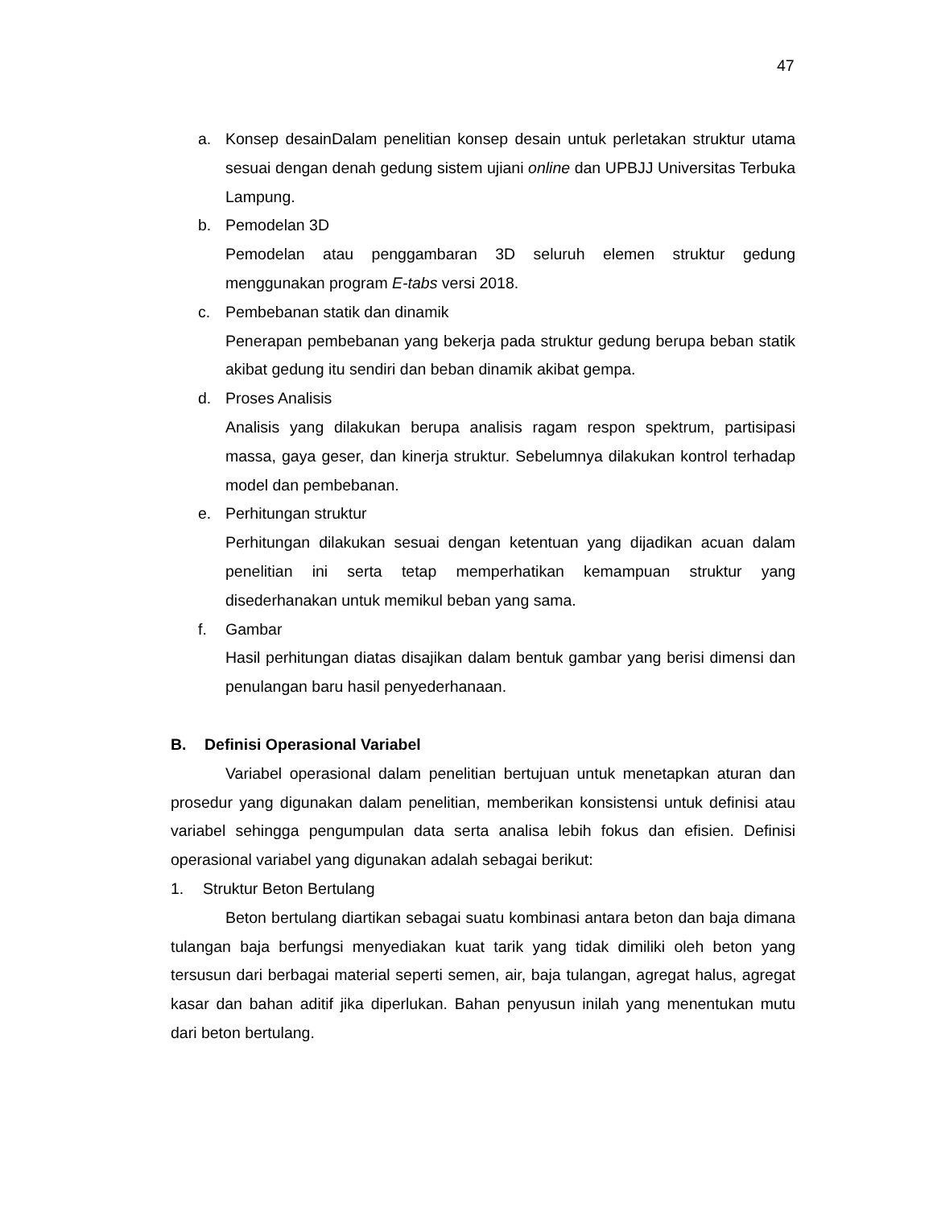47
a. Konsep desainDalam penelitian konsep desain untuk perletakan struktur utama sesuai dengan denah gedung sistem ujiani online dan UPBJJ Universitas Terbuka Lampung.
b. Pemodelan 3D
Pemodelan atau penggambaran 3D seluruh elemen struktur gedung menggunakan program E-tabs versi 2018.
c. Pembebanan statik dan dinamik
Penerapan pembebanan yang bekerja pada struktur gedung berupa beban statik akibat gedung itu sendiri dan beban dinamik akibat gempa.
d. Proses Analisis
Analisis yang dilakukan berupa analisis ragam respon spektrum, partisipasi massa, gaya geser, dan kinerja struktur. Sebelumnya dilakukan kontrol terhadap model dan pembebanan.
e. Perhitungan struktur
Perhitungan dilakukan sesuai dengan ketentuan yang dijadikan acuan dalam penelitian ini serta tetap memperhatikan kemampuan struktur yang disederhanakan untuk memikul beban yang sama.
f. Gambar
Hasil perhitungan diatas disajikan dalam bentuk gambar yang berisi dimensi dan penulangan baru hasil penyederhanaan.
B. Definisi Operasional Variabel
Variabel operasional dalam penelitian bertujuan untuk menetapkan aturan dan prosedur yang digunakan dalam penelitian, memberikan konsistensi untuk definisi atau variabel sehingga pengumpulan data serta analisa lebih fokus dan efisien. Definisi operasional variabel yang digunakan adalah sebagai berikut:
1. Struktur Beton Bertulang
Beton bertulang diartikan sebagai suatu kombinasi antara beton dan baja dimana tulangan baja berfungsi menyediakan kuat tarik yang tidak dimiliki oleh beton yang tersusun dari berbagai material seperti semen, air, baja tulangan, agregat halus, agregat kasar dan bahan aditif jika diperlukan. Bahan penyusun inilah yang menentukan mutu dari beton bertulang.